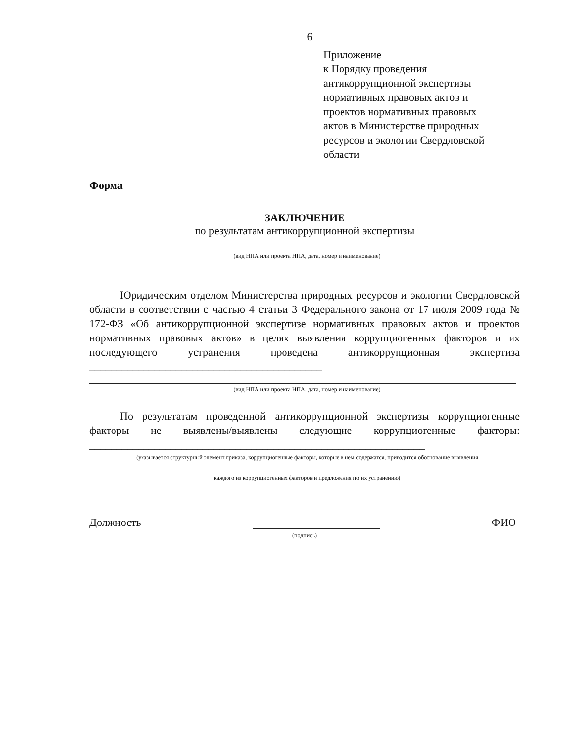6
Приложение
к Порядку проведения
антикоррупционной экспертизы
нормативных правовых актов и
проектов нормативных правовых
актов в Министерстве природных
ресурсов и экологии Свердловской
области
Форма
ЗАКЛЮЧЕНИЕ
по результатам антикоррупционной экспертизы
(вид НПА или проекта НПА, дата, номер и наименование)
Юридическим отделом Министерства природных ресурсов и экологии Свердловской области в соответствии с частью 4 статьи 3 Федерального закона от 17 июля 2009 года № 172-ФЗ «Об антикоррупционной экспертизе нормативных правовых актов и проектов нормативных правовых актов» в целях выявления коррупциогенных факторов и их последующего устранения проведена антикоррупционная экспертиза ___________________________________________
(вид НПА или проекта НПА, дата, номер и наименование)
По результатам проведенной антикоррупционной экспертизы коррупциогенные факторы не выявлены/выявлены следующие коррупциогенные факторы: ______________________________________________________________
(указывается структурный элемент приказа, коррупциогенные факторы, которые в нем содержатся, приводится обоснование выявления
каждого из коррупциогенных факторов и предложения по их устранению)
Должность ФИО
(подпись)